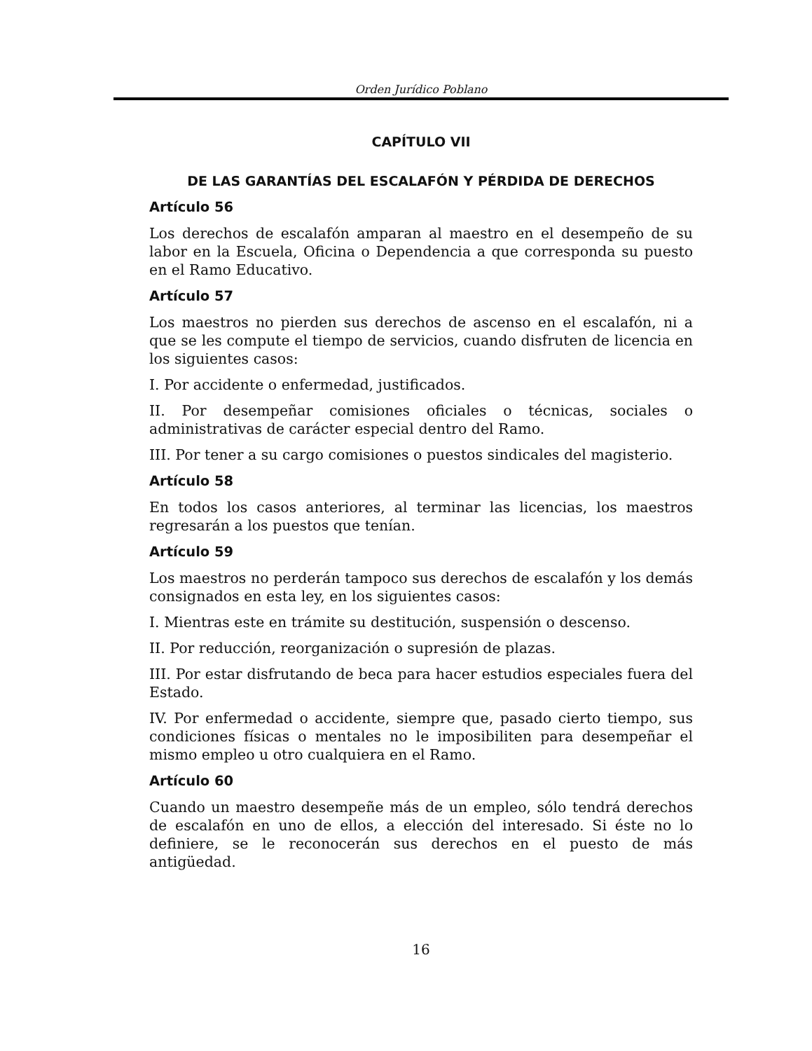Orden Jurídico Poblano
CAPÍTULO VII
DE LAS GARANTÍAS DEL ESCALAFÓN Y PÉRDIDA DE DERECHOS
Artículo 56
Los derechos de escalafón amparan al maestro en el desempeño de su labor en la Escuela, Oficina o Dependencia a que corresponda su puesto en el Ramo Educativo.
Artículo 57
Los maestros no pierden sus derechos de ascenso en el escalafón, ni a que se les compute el tiempo de servicios, cuando disfruten de licencia en los siguientes casos:
I. Por accidente o enfermedad, justificados.
II. Por desempeñar comisiones oficiales o técnicas, sociales o administrativas de carácter especial dentro del Ramo.
III. Por tener a su cargo comisiones o puestos sindicales del magisterio.
Artículo 58
En todos los casos anteriores, al terminar las licencias, los maestros regresarán a los puestos que tenían.
Artículo 59
Los maestros no perderán tampoco sus derechos de escalafón y los demás consignados en esta ley, en los siguientes casos:
I. Mientras este en trámite su destitución, suspensión o descenso.
II. Por reducción, reorganización o supresión de plazas.
III. Por estar disfrutando de beca para hacer estudios especiales fuera del Estado.
IV. Por enfermedad o accidente, siempre que, pasado cierto tiempo, sus condiciones físicas o mentales no le imposibiliten para desempeñar el mismo empleo u otro cualquiera en el Ramo.
Artículo 60
Cuando un maestro desempeñe más de un empleo, sólo tendrá derechos de escalafón en uno de ellos, a elección del interesado. Si éste no lo definiere, se le reconocerán sus derechos en el puesto de más antigüedad.
16